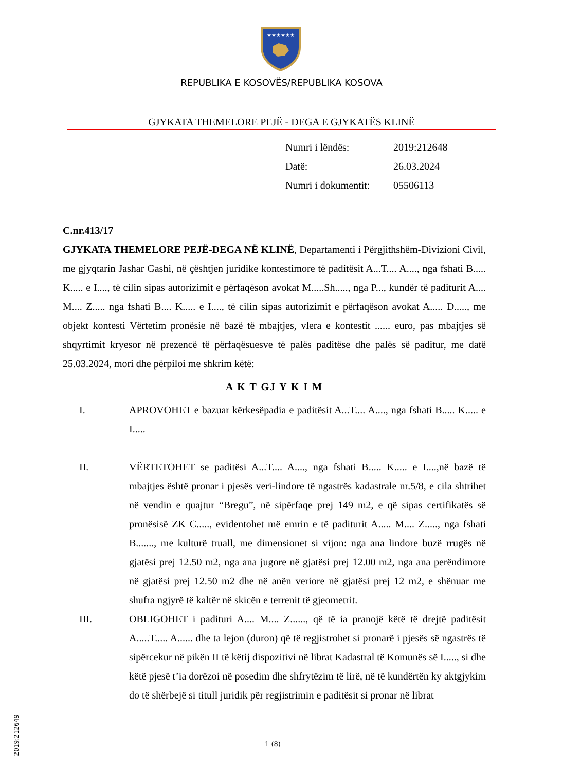★★★★★★
REPUBLIKA E KOSOVËS/REPUBLIKA KOSOVA
GJYKATA THEMELORE PEJË - DEGA E GJYKATËS KLINË
| Numri i lëndës: | 2019:212648 |
| Datë: | 26.03.2024 |
| Numri i dokumentit: | 05506113 |
C.nr.413/17
GJYKATA THEMELORE PEJË-DEGA NË KLINË, Departamenti i Përgjithshëm-Divizioni Civil, me gjyqtarin Jashar Gashi, në çështjen juridike kontestimore të paditësit A...T.... A...., nga fshati B..... K..... e I...., të cilin sipas autorizimit e përfaqëson avokat M.....Sh....., nga P..., kundër të paditurit A.... M.... Z..... nga fshati B.... K..... e I...., të cilin sipas autorizimit e përfaqëson avokat A..... D....., me objekt kontesti Vërtetim pronësie në bazë të mbajtjes, vlera e kontestit ...... euro, pas mbajtjes së shqyrtimit kryesor në prezencë të përfaqësuesve të palës paditëse dhe palës së paditur, me datë 25.03.2024, mori dhe përpiloi me shkrim këtë:
A K T GJ Y K I M
I. APROVOHET e bazuar kërkesëpadia e paditësit A...T.... A...., nga fshati B..... K..... e I.....
II. VËRTETOHET se paditësi A...T.... A...., nga fshati B..... K..... e I....,në bazë të mbajtjes është pronar i pjesës veri-lindore të ngastrës kadastrale nr.5/8, e cila shtrihet në vendin e quajtur “Bregu”, në sipërfaqe prej 149 m2, e që sipas certifikatës së pronësisë ZK C....., evidentohet më emrin e të paditurit A..... M.... Z....., nga fshati B......., me kulturë truall, me dimensionet si vijon: nga ana lindore buzë rrugës në gjatësi prej 12.50 m2, nga ana jugore në gjatësi prej 12.00 m2, nga ana perëndimore në gjatësi prej 12.50 m2 dhe në anën veriore në gjatësi prej 12 m2, e shënuar me shufra ngjyrë të kaltër në skicën e terrenit të gjeometrit.
III. OBLIGOHET i padituri A.... M.... Z......, që të ia pranojë këtë të drejtë paditësit A.....T..... A...... dhe ta lejon (duron) që të regjistrohet si pronarë i pjesës së ngastrës të sipërcekur në pikën II të këtij dispozitivi në librat Kadastral të Komunës së I....., si dhe këtë pjesë t’ia dorëzoi në posedim dhe shfrytëzim të lirë, në të kundërtën ky aktgjykim do të shërbejë si titull juridik për regjistrimin e paditësit si pronar në librat
2019:212649
1 (8)